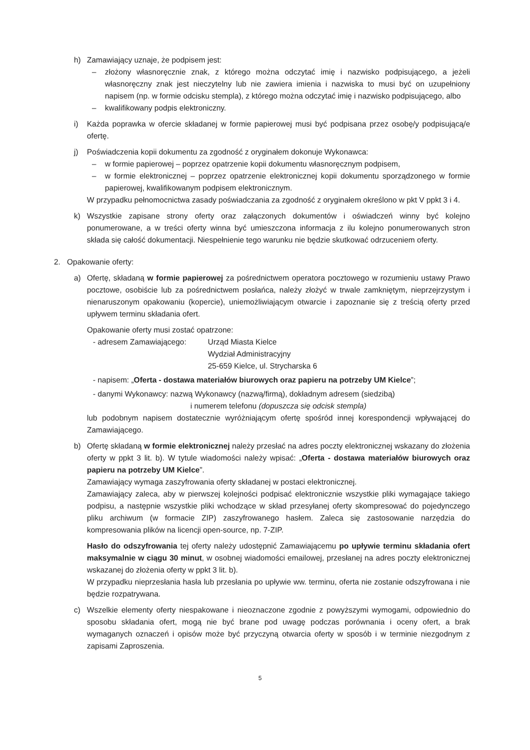h) Zamawiający uznaje, że podpisem jest:
– złożony własnoręcznie znak, z którego można odczytać imię i nazwisko podpisującego, a jeżeli własnoręczny znak jest nieczytelny lub nie zawiera imienia i nazwiska to musi być on uzupełniony napisem (np. w formie odcisku stempla), z którego można odczytać imię i nazwisko podpisującego, albo
– kwalifikowany podpis elektroniczny.
i) Każda poprawka w ofercie składanej w formie papierowej musi być podpisana przez osobę/y podpisującą/e ofertę.
j) Poświadczenia kopii dokumentu za zgodność z oryginałem dokonuje Wykonawca:
– w formie papierowej – poprzez opatrzenie kopii dokumentu własnoręcznym podpisem,
– w formie elektronicznej – poprzez opatrzenie elektronicznej kopii dokumentu sporządzonego w formie papierowej, kwalifikowanym podpisem elektronicznym.
W przypadku pełnomocnictwa zasady poświadczania za zgodność z oryginałem określono w pkt V ppkt 3 i 4.
k) Wszystkie zapisane strony oferty oraz załączonych dokumentów i oświadczeń winny być kolejno ponumerowane, a w treści oferty winna być umieszczona informacja z ilu kolejno ponumerowanych stron składa się całość dokumentacji. Niespełnienie tego warunku nie będzie skutkować odrzuceniem oferty.
2. Opakowanie oferty:
a) Ofertę, składaną w formie papierowej za pośrednictwem operatora pocztowego w rozumieniu ustawy Prawo pocztowe, osobiście lub za pośrednictwem posłańca, należy złożyć w trwale zamkniętym, nieprzejrzystym i nienaruszonym opakowaniu (kopercie), uniemożliwiającym otwarcie i zapoznanie się z treścią oferty przed upływem terminu składania ofert.
Opakowanie oferty musi zostać opatrzone:
- adresem Zamawiającego: Urząd Miasta Kielce
Wydział Administracyjny
25-659 Kielce, ul. Strycharska 6
- napisem: „Oferta - dostawa materiałów biurowych oraz papieru na potrzeby UM Kielce”;
- danymi Wykonawcy: nazwą Wykonawcy (nazwą/firmą), dokładnym adresem (siedzibą)
i numerem telefonu (dopuszcza się odcisk stempla)
lub podobnym napisem dostatecznie wyróżniającym ofertę spośród innej korespondencji wpływającej do Zamawiającego.
b) Ofertę składaną w formie elektronicznej należy przesłać na adres poczty elektronicznej wskazany do złożenia oferty w ppkt 3 lit. b). W tytule wiadomości należy wpisać: „Oferta - dostawa materiałów biurowych oraz papieru na potrzeby UM Kielce”.
Zamawiający wymaga zaszyfrowania oferty składanej w postaci elektronicznej.
Zamawiający zaleca, aby w pierwszej kolejności podpisać elektronicznie wszystkie pliki wymagające takiego podpisu, a następnie wszystkie pliki wchodzące w skład przesyłanej oferty skompresować do pojedynczego pliku archiwum (w formacie ZIP) zaszyfrowanego hasłem. Zaleca się zastosowanie narzędzia do kompresowania plików na licencji open-source, np. 7-ZIP.
Hasło do odszyfrowania tej oferty należy udostępnić Zamawiającemu po upływie terminu składania ofert maksymalnie w ciągu 30 minut, w osobnej wiadomości emailowej, przesłanej na adres poczty elektronicznej wskazanej do złożenia oferty w ppkt 3 lit. b).
W przypadku nieprzesłania hasła lub przesłania po upływie ww. terminu, oferta nie zostanie odszyfrowana i nie będzie rozpatrywana.
c) Wszelkie elementy oferty niespakowane i nieoznaczone zgodnie z powyższymi wymogami, odpowiednio do sposobu składania ofert, mogą nie być brane pod uwagę podczas porównania i oceny ofert, a brak wymaganych oznaczeń i opisów może być przyczyną otwarcia oferty w sposób i w terminie niezgodnym z zapisami Zaproszenia.
5